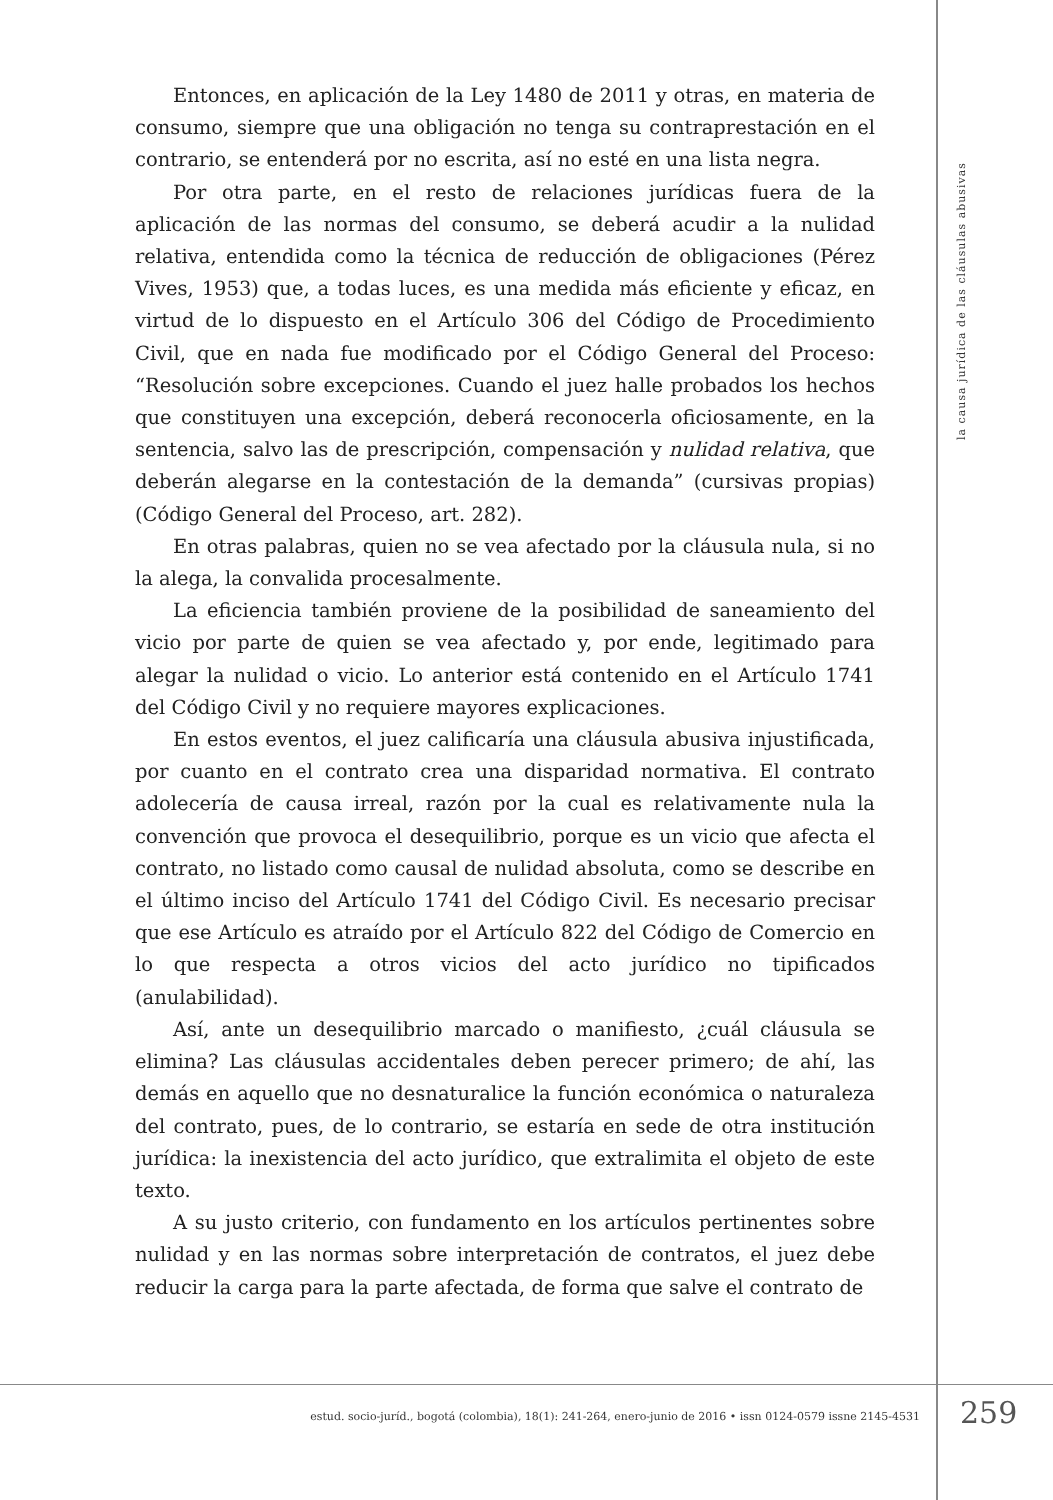la causa jurídica de las cláusulas abusivas
Entonces, en aplicación de la Ley 1480 de 2011 y otras, en materia de consumo, siempre que una obligación no tenga su contraprestación en el contrario, se entenderá por no escrita, así no esté en una lista negra.
Por otra parte, en el resto de relaciones jurídicas fuera de la aplicación de las normas del consumo, se deberá acudir a la nulidad relativa, entendida como la técnica de reducción de obligaciones (Pérez Vives, 1953) que, a todas luces, es una medida más eficiente y eficaz, en virtud de lo dispuesto en el Artículo 306 del Código de Procedimiento Civil, que en nada fue modificado por el Código General del Proceso: “Resolución sobre excepciones. Cuando el juez halle probados los hechos que constituyen una excepción, deberá reconocerla oficiosamente, en la sentencia, salvo las de prescripción, compensación y nulidad relativa, que deberán alegarse en la contestación de la demanda” (cursivas propias) (Código General del Proceso, art. 282).
En otras palabras, quien no se vea afectado por la cláusula nula, si no la alega, la convalida procesalmente.
La eficiencia también proviene de la posibilidad de saneamiento del vicio por parte de quien se vea afectado y, por ende, legitimado para alegar la nulidad o vicio. Lo anterior está contenido en el Artículo 1741 del Código Civil y no requiere mayores explicaciones.
En estos eventos, el juez calificaría una cláusula abusiva injustificada, por cuanto en el contrato crea una disparidad normativa. El contrato adolecería de causa irreal, razón por la cual es relativamente nula la convención que provoca el desequilibrio, porque es un vicio que afecta el contrato, no listado como causal de nulidad absoluta, como se describe en el último inciso del Artículo 1741 del Código Civil. Es necesario precisar que ese Artículo es atraído por el Artículo 822 del Código de Comercio en lo que respecta a otros vicios del acto jurídico no tipificados (anulabilidad).
Así, ante un desequilibrio marcado o manifiesto, ¿cuál cláusula se elimina? Las cláusulas accidentales deben perecer primero; de ahí, las demás en aquello que no desnaturalice la función económica o naturaleza del contrato, pues, de lo contrario, se estaría en sede de otra institución jurídica: la inexistencia del acto jurídico, que extralimita el objeto de este texto.
A su justo criterio, con fundamento en los artículos pertinentes sobre nulidad y en las normas sobre interpretación de contratos, el juez debe reducir la carga para la parte afectada, de forma que salve el contrato de
estud. socio-juríd., bogotá (colombia), 18(1): 241-264, enero-junio de 2016 • issn 0124-0579 issne 2145-4531 259